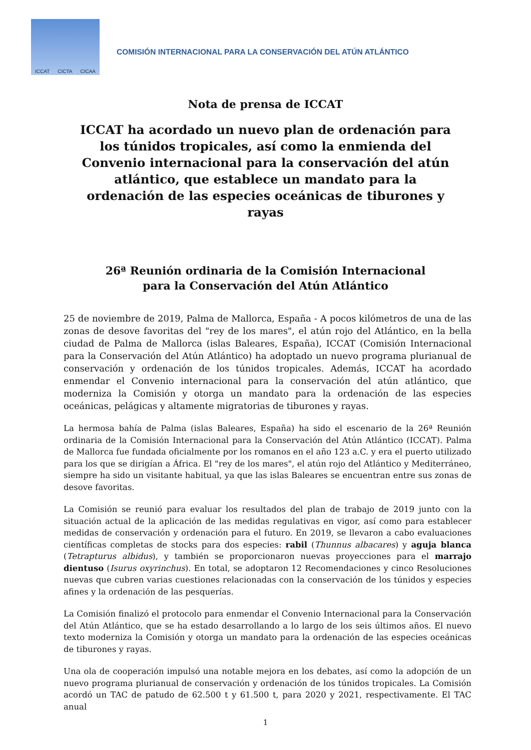ICCAT CICTA CICAA
COMISIÓN INTERNACIONAL PARA LA CONSERVACIÓN DEL ATÚN ATLÁNTICO
Nota de prensa de ICCAT
ICCAT ha acordado un nuevo plan de ordenación para los túnidos tropicales, así como la enmienda del Convenio internacional para la conservación del atún atlántico, que establece un mandato para la ordenación de las especies oceánicas de tiburones y rayas
26ª Reunión ordinaria de la Comisión Internacional
para la Conservación del Atún Atlántico
25 de noviembre de 2019, Palma de Mallorca, España - A pocos kilómetros de una de las zonas de desove favoritas del "rey de los mares", el atún rojo del Atlántico, en la bella ciudad de Palma de Mallorca (islas Baleares, España), ICCAT (Comisión Internacional para la Conservación del Atún Atlántico) ha adoptado un nuevo programa plurianual de conservación y ordenación de los túnidos tropicales. Además, ICCAT ha acordado enmendar el Convenio internacional para la conservación del atún atlántico, que moderniza la Comisión y otorga un mandato para la ordenación de las especies oceánicas, pelágicas y altamente migratorias de tiburones y rayas.
La hermosa bahía de Palma (islas Baleares, España) ha sido el escenario de la 26ª Reunión ordinaria de la Comisión Internacional para la Conservación del Atún Atlántico (ICCAT). Palma de Mallorca fue fundada oficialmente por los romanos en el año 123 a.C. y era el puerto utilizado para los que se dirigían a África. El "rey de los mares", el atún rojo del Atlántico y Mediterráneo, siempre ha sido un visitante habitual, ya que las islas Baleares se encuentran entre sus zonas de desove favoritas.
La Comisión se reunió para evaluar los resultados del plan de trabajo de 2019 junto con la situación actual de la aplicación de las medidas regulativas en vigor, así como para establecer medidas de conservación y ordenación para el futuro. En 2019, se llevaron a cabo evaluaciones científicas completas de stocks para dos especies: rabil (Thunnus albacares) y aguja blanca (Tetrapturus albidus), y también se proporcionaron nuevas proyecciones para el marrajo dientuso (Isurus oxyrinchus). En total, se adoptaron 12 Recomendaciones y cinco Resoluciones nuevas que cubren varias cuestiones relacionadas con la conservación de los túnidos y especies afines y la ordenación de las pesquerías.
La Comisión finalizó el protocolo para enmendar el Convenio Internacional para la Conservación del Atún Atlántico, que se ha estado desarrollando a lo largo de los seis últimos años. El nuevo texto moderniza la Comisión y otorga un mandato para la ordenación de las especies oceánicas de tiburones y rayas.
Una ola de cooperación impulsó una notable mejora en los debates, así como la adopción de un nuevo programa plurianual de conservación y ordenación de los túnidos tropicales. La Comisión acordó un TAC de patudo de 62.500 t y 61.500 t, para 2020 y 2021, respectivamente. El TAC anual
1